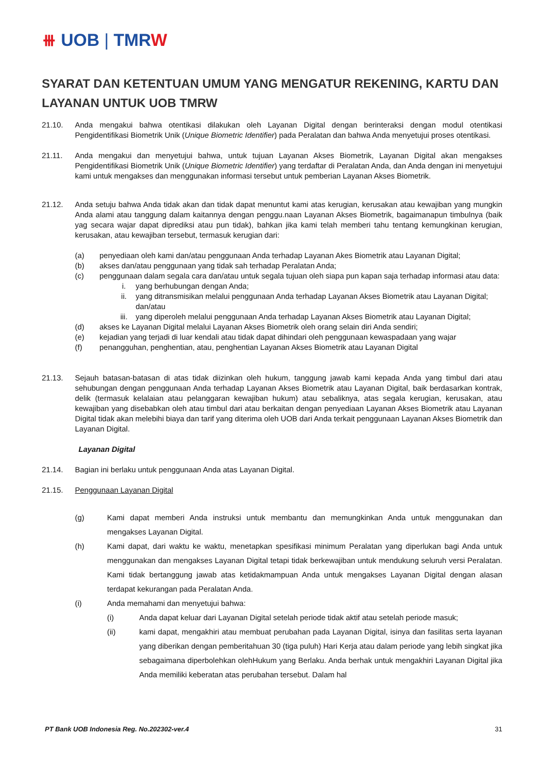⧻ UOB | TMRW
SYARAT DAN KETENTUAN UMUM YANG MENGATUR REKENING, KARTU DAN LAYANAN UNTUK UOB TMRW
21.10. Anda mengakui bahwa otentikasi dilakukan oleh Layanan Digital dengan berinteraksi dengan modul otentikasi Pengidentifikasi Biometrik Unik (Unique Biometric Identifier) pada Peralatan dan bahwa Anda menyetujui proses otentikasi.
21.11. Anda mengakui dan menyetujui bahwa, untuk tujuan Layanan Akses Biometrik, Layanan Digital akan mengakses Pengidentifikasi Biometrik Unik (Unique Biometric Identifier) yang terdaftar di Peralatan Anda, dan Anda dengan ini menyetujui kami untuk mengakses dan menggunakan informasi tersebut untuk pemberian Layanan Akses Biometrik.
21.12. Anda setuju bahwa Anda tidak akan dan tidak dapat menuntut kami atas kerugian, kerusakan atau kewajiban yang mungkin Anda alami atau tanggung dalam kaitannya dengan penggu.naan Layanan Akses Biometrik, bagaimanapun timbulnya (baik yag secara wajar dapat diprediksi atau pun tidak), bahkan jika kami telah memberi tahu tentang kemungkinan kerugian, kerusakan, atau kewajiban tersebut, termasuk kerugian dari:
(a) penyediaan oleh kami dan/atau penggunaan Anda terhadap Layanan Akes Biometrik atau Layanan Digital;
(b) akses dan/atau penggunaan yang tidak sah terhadap Peralatan Anda;
(c) penggunaan dalam segala cara dan/atau untuk segala tujuan oleh siapa pun kapan saja terhadap informasi atau data:
i. yang berhubungan dengan Anda;
ii. yang ditransmisikan melalui penggunaan Anda terhadap Layanan Akses Biometrik atau Layanan Digital; dan/atau
iii. yang diperoleh melalui penggunaan Anda terhadap Layanan Akses Biometrik atau Layanan Digital;
(d) akses ke Layanan Digital melalui Layanan Akses Biometrik oleh orang selain diri Anda sendiri;
(e) kejadian yang terjadi di luar kendali atau tidak dapat dihindari oleh penggunaan kewaspadaan yang wajar
(f) penangguhan, penghentian, atau, penghentian Layanan Akses Biometrik atau Layanan Digital
21.13. Sejauh batasan-batasan di atas tidak diizinkan oleh hukum, tanggung jawab kami kepada Anda yang timbul dari atau sehubungan dengan penggunaan Anda terhadap Layanan Akses Biometrik atau Layanan Digital, baik berdasarkan kontrak, delik (termasuk kelalaian atau pelanggaran kewajiban hukum) atau sebaliknya, atas segala kerugian, kerusakan, atau kewajiban yang disebabkan oleh atau timbul dari atau berkaitan dengan penyediaan Layanan Akses Biometrik atau Layanan Digital tidak akan melebihi biaya dan tarif yang diterima oleh UOB dari Anda terkait penggunaan Layanan Akses Biometrik dan Layanan Digital.
Layanan Digital
21.14. Bagian ini berlaku untuk penggunaan Anda atas Layanan Digital.
21.15. Penggunaan Layanan Digital
(g) Kami dapat memberi Anda instruksi untuk membantu dan memungkinkan Anda untuk menggunakan dan mengakses Layanan Digital.
(h) Kami dapat, dari waktu ke waktu, menetapkan spesifikasi minimum Peralatan yang diperlukan bagi Anda untuk menggunakan dan mengakses Layanan Digital tetapi tidak berkewajiban untuk mendukung seluruh versi Peralatan. Kami tidak bertanggung jawab atas ketidakmampuan Anda untuk mengakses Layanan Digital dengan alasan terdapat kekurangan pada Peralatan Anda.
(i) Anda memahami dan menyetujui bahwa:
(i) Anda dapat keluar dari Layanan Digital setelah periode tidak aktif atau setelah periode masuk;
(ii) kami dapat, mengakhiri atau membuat perubahan pada Layanan Digital, isinya dan fasilitas serta layanan yang diberikan dengan pemberitahuan 30 (tiga puluh) Hari Kerja atau dalam periode yang lebih singkat jika sebagaimana diperbolehkan olehHukum yang Berlaku. Anda berhak untuk mengakhiri Layanan Digital jika Anda memiliki keberatan atas perubahan tersebut. Dalam hal
PT Bank UOB Indonesia Reg. No.202302-ver.4 31